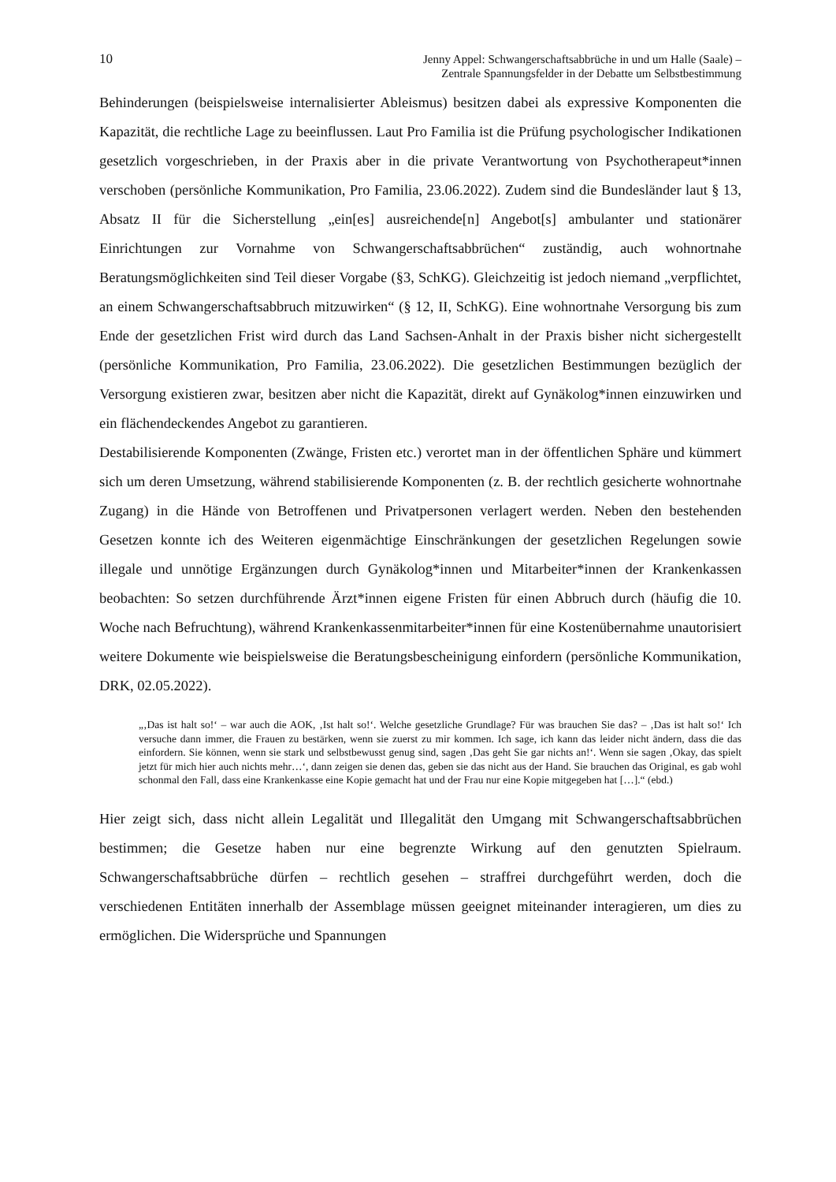10 Jenny Appel: Schwangerschaftsabbrüche in und um Halle (Saale) –
Zentrale Spannungsfelder in der Debatte um Selbstbestimmung
Behinderungen (beispielsweise internalisierter Ableismus) besitzen dabei als expressive Komponenten die Kapazität, die rechtliche Lage zu beeinflussen. Laut Pro Familia ist die Prüfung psychologischer Indikationen gesetzlich vorgeschrieben, in der Praxis aber in die private Verantwortung von Psychotherapeut*innen verschoben (persönliche Kommunikation, Pro Familia, 23.06.2022). Zudem sind die Bundesländer laut § 13, Absatz II für die Sicherstellung „ein[es] ausreichende[n] Angebot[s] ambulanter und stationärer Einrichtungen zur Vornahme von Schwangerschaftsabbrüchen“ zuständig, auch wohnortnahe Beratungsmöglichkeiten sind Teil dieser Vorgabe (§3, SchKG). Gleichzeitig ist jedoch niemand „verpflichtet, an einem Schwangerschaftsabbruch mitzuwirken“ (§ 12, II, SchKG). Eine wohnortnahe Versorgung bis zum Ende der gesetzlichen Frist wird durch das Land Sachsen-Anhalt in der Praxis bisher nicht sichergestellt (persönliche Kommunikation, Pro Familia, 23.06.2022). Die gesetzlichen Bestimmungen bezüglich der Versorgung existieren zwar, besitzen aber nicht die Kapazität, direkt auf Gynäkolog*innen einzuwirken und ein flächendeckendes Angebot zu garantieren.
Destabilisierende Komponenten (Zwänge, Fristen etc.) verortet man in der öffentlichen Sphäre und kümmert sich um deren Umsetzung, während stabilisierende Komponenten (z. B. der rechtlich gesicherte wohnortnahe Zugang) in die Hände von Betroffenen und Privatpersonen verlagert werden. Neben den bestehenden Gesetzen konnte ich des Weiteren eigenmächtige Einschränkungen der gesetzlichen Regelungen sowie illegale und unnötige Ergänzungen durch Gynäkolog*innen und Mitarbeiter*innen der Krankenkassen beobachten: So setzen durchführende Ärzt*innen eigene Fristen für einen Abbruch durch (häufig die 10. Woche nach Befruchtung), während Krankenkassenmitarbeiter*innen für eine Kostenübernahme unautorisiert weitere Dokumente wie beispielsweise die Beratungsbescheinigung einfordern (persönliche Kommunikation, DRK, 02.05.2022).
„‚Das ist halt so!‘ – war auch die AOK, ‚Ist halt so!‘. Welche gesetzliche Grundlage? Für was brauchen Sie das? – ‚Das ist halt so!‘ Ich versuche dann immer, die Frauen zu bestärken, wenn sie zuerst zu mir kommen. Ich sage, ich kann das leider nicht ändern, dass die das einfordern. Sie können, wenn sie stark und selbstbewusst genug sind, sagen ‚Das geht Sie gar nichts an!‘. Wenn sie sagen ‚Okay, das spielt jetzt für mich hier auch nichts mehr…‘, dann zeigen sie denen das, geben sie das nicht aus der Hand. Sie brauchen das Original, es gab wohl schonmal den Fall, dass eine Krankenkasse eine Kopie gemacht hat und der Frau nur eine Kopie mitgegeben hat […].“ (ebd.)
Hier zeigt sich, dass nicht allein Legalität und Illegalität den Umgang mit Schwangerschaftsabbrüchen bestimmen; die Gesetze haben nur eine begrenzte Wirkung auf den genutzten Spielraum. Schwangerschaftsabbrüche dürfen – rechtlich gesehen – straffrei durchgeführt werden, doch die verschiedenen Entitäten innerhalb der Assemblage müssen geeignet miteinander interagieren, um dies zu ermöglichen. Die Widersprüche und Spannungen